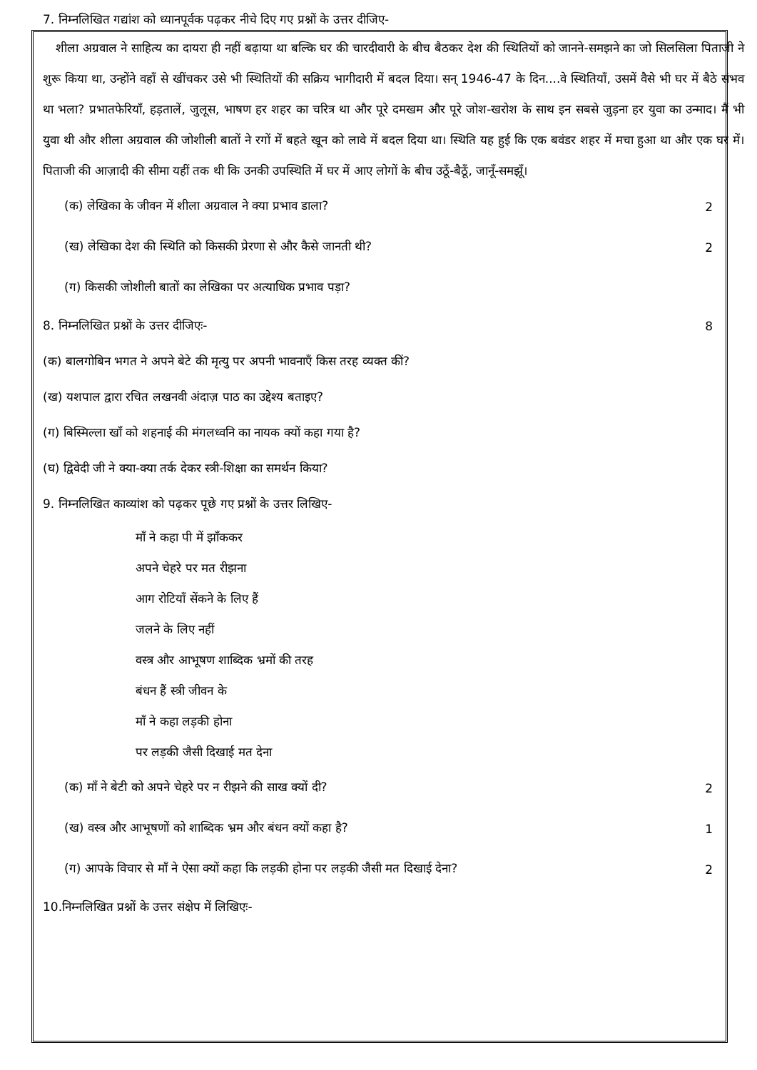7. निम्नलिखित गद्यांश को ध्यानपूर्वक पढ़कर नीचे दिए गए प्रश्नों के उत्तर दीजिए-
शीला अग्रवाल ने साहित्य का दायरा ही नहीं बढ़ाया था बल्कि घर की चारदीवारी के बीच बैठकर देश की स्थितियों को जानने-समझने का जो सिलसिला पिताजी ने शुरू किया था, उन्होंने वहाँ से खींचकर उसे भी स्थितियों की सक्रिय भागीदारी में बदल दिया। सन् 1946-47 के दिन....वे स्थितियाँ, उसमें वैसे भी घर में बैठे संभव था भला? प्रभातफेरियाँ, हड़तालें, जुलूस, भाषण हर शहर का चरित्र था और पूरे दमखम और पूरे जोश-खरोश के साथ इन सबसे जुड़ना हर युवा का उन्माद। मैं भी युवा थी और शीला अग्रवाल की जोशीली बातों ने रगों में बहते खून को लावे में बदल दिया था। स्थिति यह हुई कि एक बवंडर शहर में मचा हुआ था और एक घर में। पिताजी की आज़ादी की सीमा यहीं तक थी कि उनकी उपस्थिति में घर में आए लोगों के बीच उठूँ-बैठूँ, जानूँ-समझूँ।
(क) लेखिका के जीवन में शीला अग्रवाल ने क्या प्रभाव डाला? 2
(ख) लेखिका देश की स्थिति को किसकी प्रेरणा से और कैसे जानती थी? 2
(ग) किसकी जोशीली बातों का लेखिका पर अत्याधिक प्रभाव पड़ा?
8. निम्नलिखित प्रश्नों के उत्तर दीजिएः- 8
(क) बालगोबिन भगत ने अपने बेटे की मृत्यु पर अपनी भावनाएँ किस तरह व्यक्त कीं?
(ख) यशपाल द्वारा रचित लखनवी अंदाज़ पाठ का उद्देश्य बताइए?
(ग) बिस्मिल्ला खाँ को शहनाई की मंगलध्वनि का नायक क्यों कहा गया है?
(घ) द्विवेदी जी ने क्या-क्या तर्क देकर स्त्री-शिक्षा का समर्थन किया?
9. निम्नलिखित काव्यांश को पढ़कर पूछे गए प्रश्नों के उत्तर लिखिए-
माँ ने कहा पी में झाँककर
अपने चेहरे पर मत रीझना
आग रोटियाँ सेंकने के लिए हैं
जलने के लिए नहीं
वस्त्र और आभूषण शाब्दिक भ्रमों की तरह
बंधन हैं स्त्री जीवन के
माँ ने कहा लड़की होना
पर लड़की जैसी दिखाई मत देना
(क) माँ ने बेटी को अपने चेहरे पर न रीझने की साख क्यों दी? 2
(ख) वस्त्र और आभूषणों को शाब्दिक भ्रम और बंधन क्यों कहा है? 1
(ग) आपके विचार से माँ ने ऐसा क्यों कहा कि लड़की होना पर लड़की जैसी मत दिखाई देना? 2
10.निम्नलिखित प्रश्नों के उत्तर संक्षेप में लिखिएः-